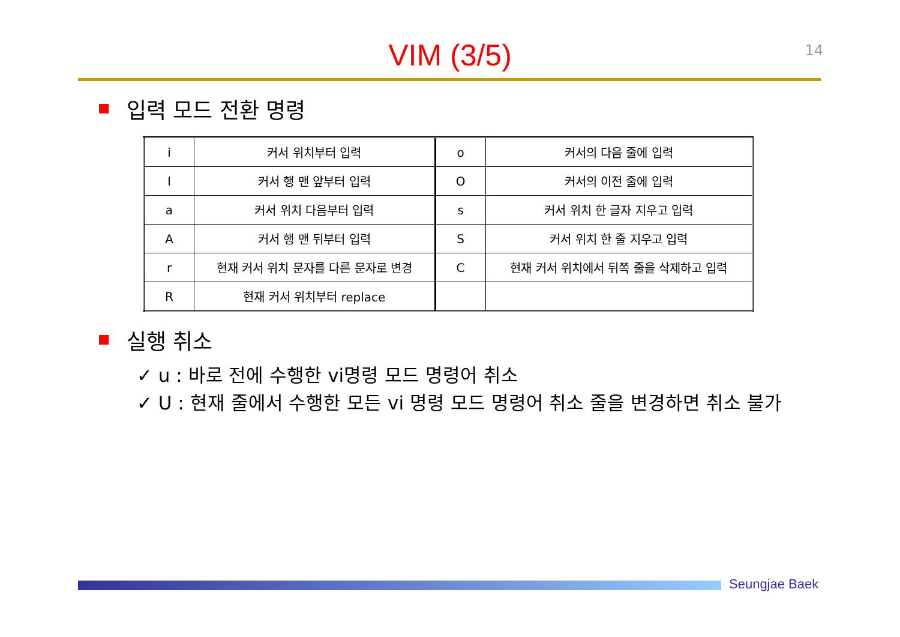14
VIM (3/5)
입력 모드 전환 명령
| i | 커서 위치부터 입력 | o | 커서의 다음 줄에 입력 |
| I | 커서 행 맨 앞부터 입력 | O | 커서의 이전 줄에 입력 |
| a | 커서 위치 다음부터 입력 | s | 커서 위치 한 글자 지우고 입력 |
| A | 커서 행 맨 뒤부터 입력 | S | 커서 위치 한 줄 지우고 입력 |
| r | 현재 커서 위치 문자를 다른 문자로 변경 | C | 현재 커서 위치에서 뒤쪽 줄을 삭제하고 입력 |
| R | 현재 커서 위치부터 replace | | |
실행 취소
✓ u : 바로 전에 수행한 vi명령 모드 명령어 취소
✓ U : 현재 줄에서 수행한 모든 vi 명령 모드 명령어 취소 줄을 변경하면 취소 불가
Seungjae Baek